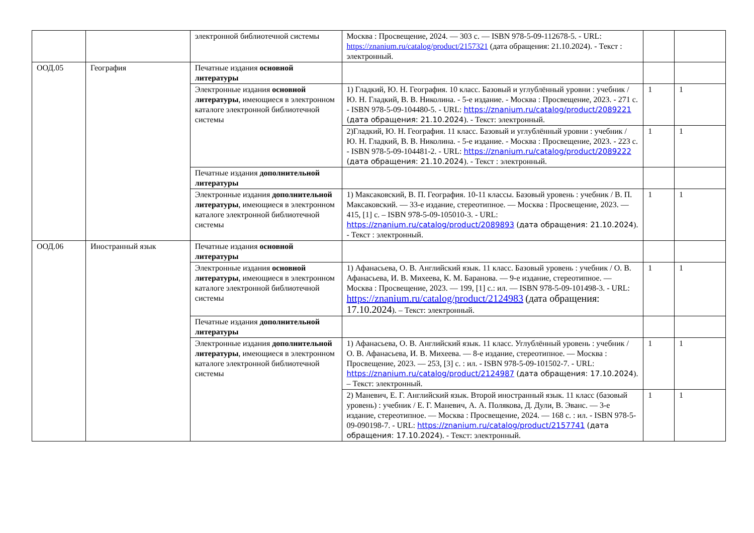| | | электронной библиотечной системы | Москва : Просвещение, 2024. — 303 с. — ISBN 978-5-09-112678-5. - URL: https://znanium.ru/catalog/product/2157321 (дата обращения: 21.10.2024). - Текст : электронный. | | |
| ООД.05 | География | Печатные издания основной литературы | | | |
| | | Электронные издания основной литературы , имеющиеся в электронном каталоге электронной библиотечной системы | 1) Гладкий, Ю. Н. География. 10 класс. Базовый и углублённый уровни : учебник / Ю. Н. Гладкий, В. В. Николина. - 5-е издание. - Москва : Просвещение, 2023. - 271 с. - ISBN 978-5-09-104480-5. - URL: https://znanium.ru/catalog/product/2089221 (дата обращения: 21.10.2024 ). - Текст: электронный. | 1 | 1 |
| | | | 2)Гладкий, Ю. Н. География. 11 класс. Базовый и углублённый уровни : учебник / Ю. Н. Гладкий, В. В. Николина. - 5-е издание. - Москва : Просвещение, 2023. - 223 с. - ISBN 978-5-09-104481-2. - URL: https://znanium.ru/catalog/product/2089222 (дата обращения: 21.10.2024 ). - Текст : электронный. | 1 | 1 |
| | | Печатные издания дополнительной литературы | | | |
| | | Электронные издания дополнительной литературы , имеющиеся в электронном каталоге электронной библиотечной системы | 1) Максаковский, В. П. География. 10-11 классы. Базовый уровень : учебник / В. П. Максаковский. — 33-е издание, стереотипное. — Москва : Просвещение, 2023. — 415, [1] с. – ISBN 978-5-09-105010-3. - URL: https://znanium.ru/catalog/product/2089893 (дата обращения: 21.10.2024 ). - Текст : электронный. | 1 | 1 |
| ООД.06 | Иностранный язык | Печатные издания основной литературы | | | |
| | | Электронные издания основной литературы , имеющиеся в электронном каталоге электронной библиотечной системы | 1) Афанасьева, О. В. Английский язык. 11 класс. Базовый уровень : учебник / О. В. Афанасьева, И. В. Михеева, К. М. Баранова. — 9-е издание, стереотипное. — Москва : Просвещение, 2023. — 199, [1] с.: ил. — ISBN 978-5-09-101498-3. - URL: https://znanium.ru/catalog/product/2124983 (дата обращения: 17.10.2024 ). – Текст: электронный. | 1 | 1 |
| | | Печатные издания дополнительной литературы | | | |
| | | Электронные издания дополнительной литературы , имеющиеся в электронном каталоге электронной библиотечной системы | 1) Афанасьева, О. В. Английский язык. 11 класс. Углублённый уровень : учебник / О. В. Афанасьева, И. В. Михеева. — 8-е издание, стереотипное. — Москва : Просвещение, 2023. — 253, [3] с. : ил. - ISBN 978-5-09-101502-7. - URL: https://znanium.ru/catalog/product/2124987 (дата обращения: 17.10.2024 ). – Текст: электронный. | 1 | 1 |
| | | | 2) Маневич, Е. Г. Английский язык. Второй иностранный язык. 11 класс (базовый уровень) : учебник / Е. Г. Маневич, А. А. Полякова, Д. Дули, В. Эванс. — 3-е издание, стереотипное. — Москва : Просвещение, 2024. — 168 с. : ил. - ISBN 978-5-09-090198-7. - URL: https://znanium.ru/catalog/product/2157741 (дата обращения: 17.10.2024 ). - Текст: электронный. | 1 | 1 |